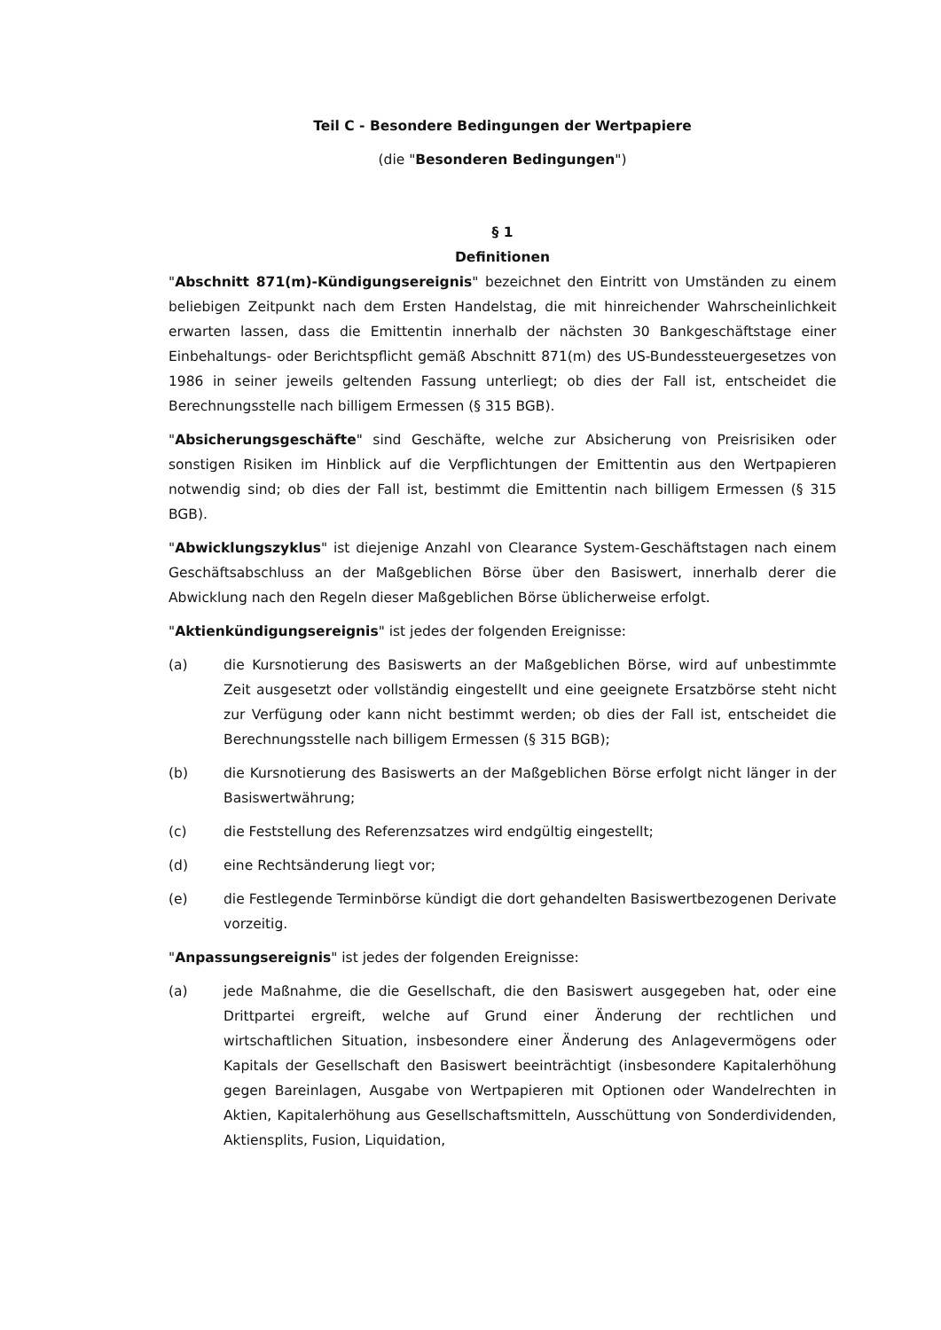Teil C - Besondere Bedingungen der Wertpapiere
(die "Besonderen Bedingungen")
§ 1
Definitionen
"Abschnitt 871(m)-Kündigungsereignis" bezeichnet den Eintritt von Umständen zu einem beliebigen Zeitpunkt nach dem Ersten Handelstag, die mit hinreichender Wahrscheinlichkeit erwarten lassen, dass die Emittentin innerhalb der nächsten 30 Bankgeschäftstage einer Einbehaltungs- oder Berichtspflicht gemäß Abschnitt 871(m) des US-Bundessteuergesetzes von 1986 in seiner jeweils geltenden Fassung unterliegt; ob dies der Fall ist, entscheidet die Berechnungsstelle nach billigem Ermessen (§ 315 BGB).
"Absicherungsgeschäfte" sind Geschäfte, welche zur Absicherung von Preisrisiken oder sonstigen Risiken im Hinblick auf die Verpflichtungen der Emittentin aus den Wertpapieren notwendig sind; ob dies der Fall ist, bestimmt die Emittentin nach billigem Ermessen (§ 315 BGB).
"Abwicklungszyklus" ist diejenige Anzahl von Clearance System-Geschäftstagen nach einem Geschäftsabschluss an der Maßgeblichen Börse über den Basiswert, innerhalb derer die Abwicklung nach den Regeln dieser Maßgeblichen Börse üblicherweise erfolgt.
"Aktienkündigungsereignis" ist jedes der folgenden Ereignisse:
(a) die Kursnotierung des Basiswerts an der Maßgeblichen Börse, wird auf unbestimmte Zeit ausgesetzt oder vollständig eingestellt und eine geeignete Ersatzbörse steht nicht zur Verfügung oder kann nicht bestimmt werden; ob dies der Fall ist, entscheidet die Berechnungsstelle nach billigem Ermessen (§ 315 BGB);
(b) die Kursnotierung des Basiswerts an der Maßgeblichen Börse erfolgt nicht länger in der Basiswertwährung;
(c) die Feststellung des Referenzsatzes wird endgültig eingestellt;
(d) eine Rechtsänderung liegt vor;
(e) die Festlegende Terminbörse kündigt die dort gehandelten Basiswertbezogenen Derivate vorzeitig.
"Anpassungsereignis" ist jedes der folgenden Ereignisse:
(a) jede Maßnahme, die die Gesellschaft, die den Basiswert ausgegeben hat, oder eine Drittpartei ergreift, welche auf Grund einer Änderung der rechtlichen und wirtschaftlichen Situation, insbesondere einer Änderung des Anlagevermögens oder Kapitals der Gesellschaft den Basiswert beeinträchtigt (insbesondere Kapitalerhöhung gegen Bareinlagen, Ausgabe von Wertpapieren mit Optionen oder Wandelrechten in Aktien, Kapitalerhöhung aus Gesellschaftsmitteln, Ausschüttung von Sonderdividenden, Aktiensplits, Fusion, Liquidation,